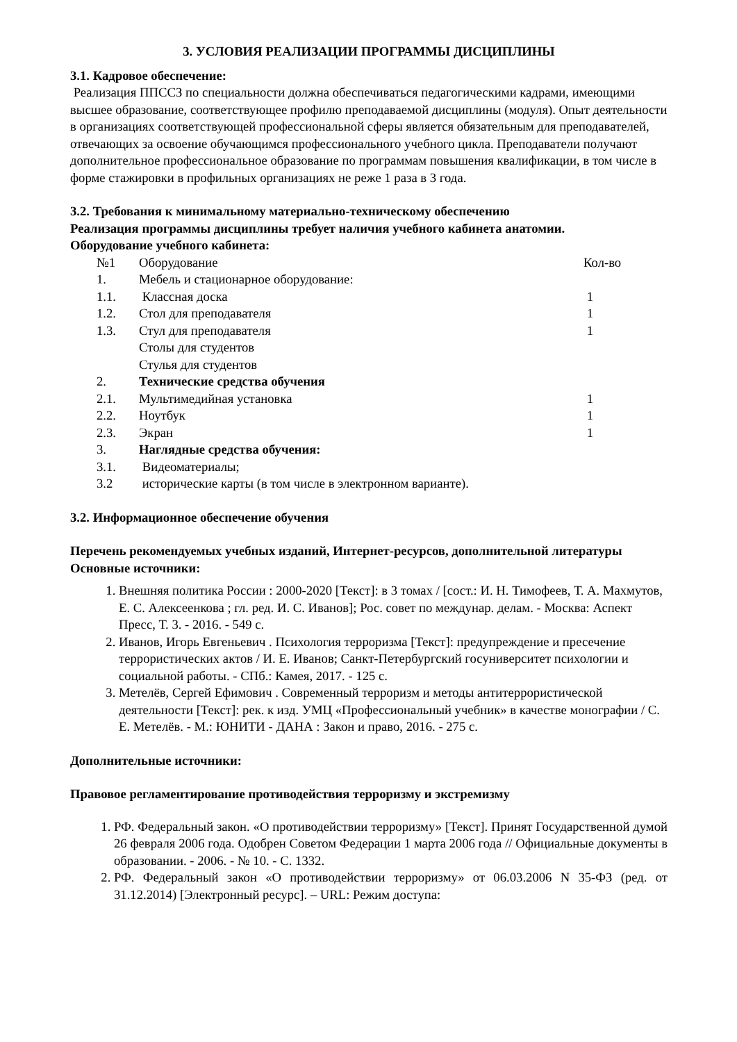3. УСЛОВИЯ РЕАЛИЗАЦИИ ПРОГРАММЫ ДИСЦИПЛИНЫ
3.1. Кадровое обеспечение:
Реализация ППССЗ по специальности должна обеспечиваться педагогическими кадрами, имеющими высшее образование, соответствующее профилю преподаваемой дисциплины (модуля). Опыт деятельности в организациях соответствующей профессиональной сферы является обязательным для преподавателей, отвечающих за освоение обучающимся профессионального учебного цикла. Преподаватели получают дополнительное профессиональное образование по программам повышения квалификации, в том числе в форме стажировки в профильных организациях не реже 1 раза в 3 года.
3.2. Требования к минимальному материально-техническому обеспечению
Реализация программы дисциплины требует наличия учебного кабинета анатомии.
Оборудование учебного кабинета:
| №1 | Оборудование | Кол-во |
| 1. | Мебель и стационарное оборудование: | |
| 1.1. | Классная доска | 1 |
| 1.2. | Стол для преподавателя | 1 |
| 1.3. | Стул для преподавателя | 1 |
| | Столы для студентов | |
| | Стулья для студентов | |
| 2. | Технические средства обучения | |
| 2.1. | Мультимедийная установка | 1 |
| 2.2. | Ноутбук | 1 |
| 2.3. | Экран | 1 |
| 3. | Наглядные средства обучения: | |
| 3.1. | Видеоматериалы; | |
| 3.2 | исторические карты (в том числе в электронном варианте). | |
3.2. Информационное обеспечение обучения
Перечень рекомендуемых учебных изданий, Интернет-ресурсов, дополнительной литературы
Основные источники:
1. Внешняя политика России : 2000-2020 [Текст]: в 3 томах / [сост.: И. Н. Тимофеев, Т. А. Махмутов, Е. С. Алексеенкова ; гл. ред. И. С. Иванов]; Рос. совет по междунар. делам. - Москва: Аспект Пресс, Т. 3. - 2016. - 549 с.
2. Иванов, Игорь Евгеньевич . Психология терроризма [Текст]: предупреждение и пресечение террористических актов / И. Е. Иванов; Санкт-Петербургский госуниверситет психологии и социальной работы. - СПб.: Камея, 2017. - 125 с.
3. Метелёв, Сергей Ефимович . Современный терроризм и методы антитеррористической деятельности [Текст]: рек. к изд. УМЦ «Профессиональный учебник» в качестве монографии / С. Е. Метелёв. - М.: ЮНИТИ - ДАНА : Закон и право, 2016. - 275 с.
Дополнительные источники:
Правовое регламентирование противодействия терроризму и экстремизму
1. РФ. Федеральный закон. «О противодействии терроризму» [Текст]. Принят Государственной думой 26 февраля 2006 года. Одобрен Советом Федерации 1 марта 2006 года // Официальные документы в образовании. - 2006. - № 10. - С. 1332.
2. РФ. Федеральный закон «О противодействии терроризму» от 06.03.2006 N 35-ФЗ (ред. от 31.12.2014) [Электронный ресурс]. – URL: Режим доступа: